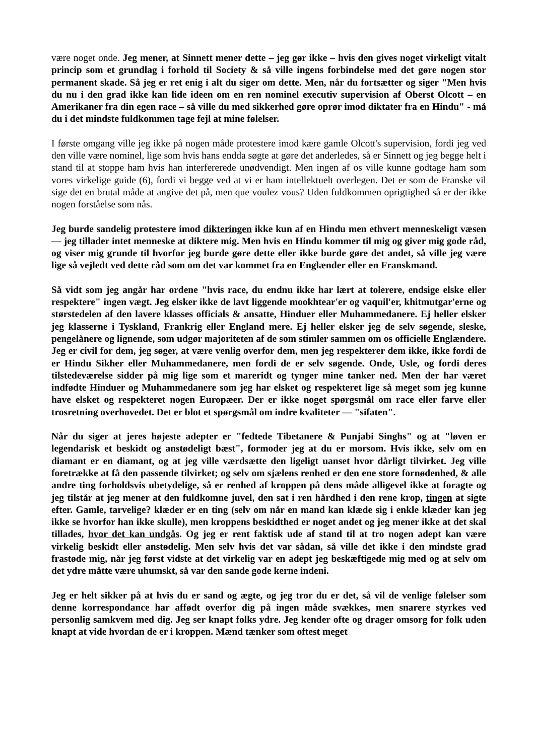være noget onde. Jeg mener, at Sinnett mener dette – jeg gør ikke – hvis den gives noget virkeligt vitalt princip som et grundlag i forhold til Society & så ville ingens forbindelse med det gøre nogen stor permanent skade. Så jeg er ret enig i alt du siger om dette. Men, når du fortsætter og siger "Men hvis du nu i den grad ikke kan lide ideen om en ren nominel executiv supervision af Oberst Olcott – en Amerikaner fra din egen race – så ville du med sikkerhed gøre oprør imod diktater fra en Hindu" - må du i det mindste fuldkommen tage fejl at mine følelser.
I første omgang ville jeg ikke på nogen måde protestere imod kære gamle Olcott's supervision, fordi jeg ved den ville være nominel, lige som hvis hans endda søgte at gøre det anderledes, så er Sinnett og jeg begge helt i stand til at stoppe ham hvis han interfererede unødvendigt. Men ingen af os ville kunne godtage ham som vores virkelige guide (6), fordi vi begge ved at vi er ham intellektuelt overlegen. Det er som de Franske vil sige det en brutal måde at angive det på, men que voulez vous? Uden fuldkommen oprigtighed så er der ikke nogen forståelse som nås.
Jeg burde sandelig protestere imod dikteringen ikke kun af en Hindu men ethvert menneskeligt væsen — jeg tillader intet menneske at diktere mig. Men hvis en Hindu kommer til mig og giver mig gode råd, og viser mig grunde til hvorfor jeg burde gøre dette eller ikke burde gøre det andet, så ville jeg være lige så vejledt ved dette råd som om det var kommet fra en Englænder eller en Franskmand.
Så vidt som jeg angår har ordene "hvis race, du endnu ikke har lært at tolerere, endsige elske eller respektere" ingen vægt. Jeg elsker ikke de lavt liggende mookhtear'er og vaquil'er, khitmutgar'erne og størstedelen af den lavere klasses officials & ansatte, Hinduer eller Muhammedanere. Ej heller elsker jeg klasserne i Tyskland, Frankrig eller England mere. Ej heller elsker jeg de selv søgende, sleske, pengelånere og lignende, som udgør majoriteten af de som stimler sammen om os officielle Englændere. Jeg er civil for dem, jeg søger, at være venlig overfor dem, men jeg respekterer dem ikke, ikke fordi de er Hindu Sikher eller Muhammedanere, men fordi de er selv søgende. Onde, Usle, og fordi deres tilstedeværelse sidder på mig lige som et mareridt og tynger mine tanker ned. Men der har været indfødte Hinduer og Muhammedanere som jeg har elsket og respekteret lige så meget som jeg kunne have elsket og respekteret nogen Europæer. Der er ikke noget spørgsmål om race eller farve eller trosretning overhovedet. Det er blot et spørgsmål om indre kvaliteter — "sifaten".
Når du siger at jeres højeste adepter er "fedtede Tibetanere & Punjabi Singhs" og at "løven er legendarisk et beskidt og anstødeligt bæst", formoder jeg at du er morsom. Hvis ikke, selv om en diamant er en diamant, og at jeg ville værdsætte den ligeligt uanset hvor dårligt tilvirket. Jeg ville foretrække at få den passende tilvirket; og selv om sjælens renhed er den ene store fornødenhed, & alle andre ting forholdsvis ubetydelige, så er renhed af kroppen på dens måde alligevel ikke at foragte og jeg tilstår at jeg mener at den fuldkomne juvel, den sat i ren hårdhed i den rene krop, tingen at sigte efter. Gamle, tarvelige? klæder er en ting (selv om når en mand kan klæde sig i enkle klæder kan jeg ikke se hvorfor han ikke skulle), men kroppens beskidthed er noget andet og jeg mener ikke at det skal tillades, hvor det kan undgås. Og jeg er rent faktisk ude af stand til at tro nogen adept kan være virkelig beskidt eller anstødelig. Men selv hvis det var sådan, så ville det ikke i den mindste grad frastøde mig, når jeg først vidste at det virkelig var en adept jeg beskæftigede mig med og at selv om det ydre måtte være uhumskt, så var den sande gode kerne indeni.
Jeg er helt sikker på at hvis du er sand og ægte, og jeg tror du er det, så vil de venlige følelser som denne korrespondance har affødt overfor dig på ingen måde svækkes, men snarere styrkes ved personlig samkvem med dig. Jeg ser knapt folks ydre. Jeg kender ofte og drager omsorg for folk uden knapt at vide hvordan de er i kroppen. Mænd tænker som oftest meget